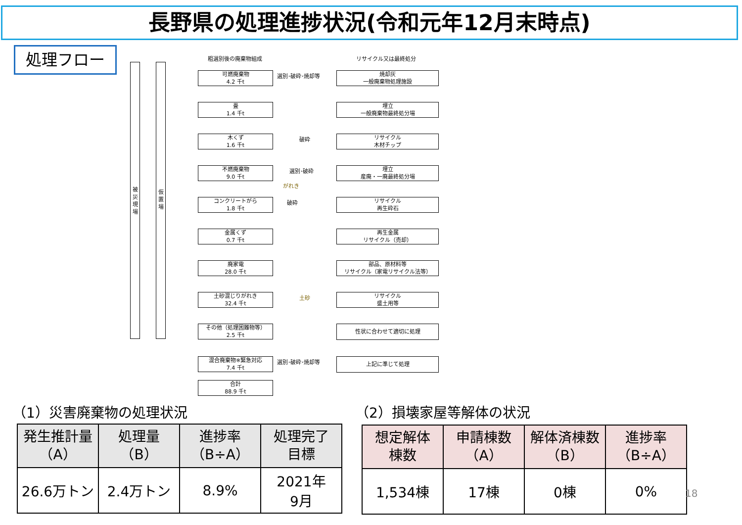長野県の処理進捗状況(令和元年12月末時点)
処理フロー
被
災
現
場
仮
置
場
粗選別後の廃棄物組成 リサイクル又は最終処分
可燃廃棄物
4.2 千t
畳
1.4 千t
木くず
1.6 千t
不燃廃棄物
9.0 千t
コンクリートがら
1.8 千t
金属くず
0.7 千t
廃家電
28.0 千t
土砂混じりがれき
32.4 千t
その他（処理困難物等）
2.5 千t
混合廃棄物※緊急対応
7.4 千t
合計
88.9 千t
選別･破砕･焼却等
破砕
選別･破砕
がれき
破砕
土砂
選別･破砕･焼却等
焼却灰
一般廃棄物処理施設
埋立
一般廃棄物最終処分場
リサイクル
木材チップ
埋立
産廃・一廃最終処分場
リサイクル
再生砕石
再生金属
リサイクル（売却）
部品、原材料等
リサイクル（家電リサイクル法等）
リサイクル
盛土用等
性状に合わせて適切に処理
上記に準じて処理
（1）災害廃棄物の処理状況 （2）損壊家屋等解体の状況
| 発生推計量 （A） | 処理量 （B） | 進捗率 （B÷A） | 処理完了 目標 |
| --- | --- | --- | --- |
| 26.6万トン | 2.4万トン | 8.9% | 2021年 9月 |
| 想定解体 棟数 | 申請棟数 （A） | 解体済棟数 （B） | 進捗率 （B÷A） |
| --- | --- | --- | --- |
| 1,534棟 | 17棟 | 0棟 | 0% |
18